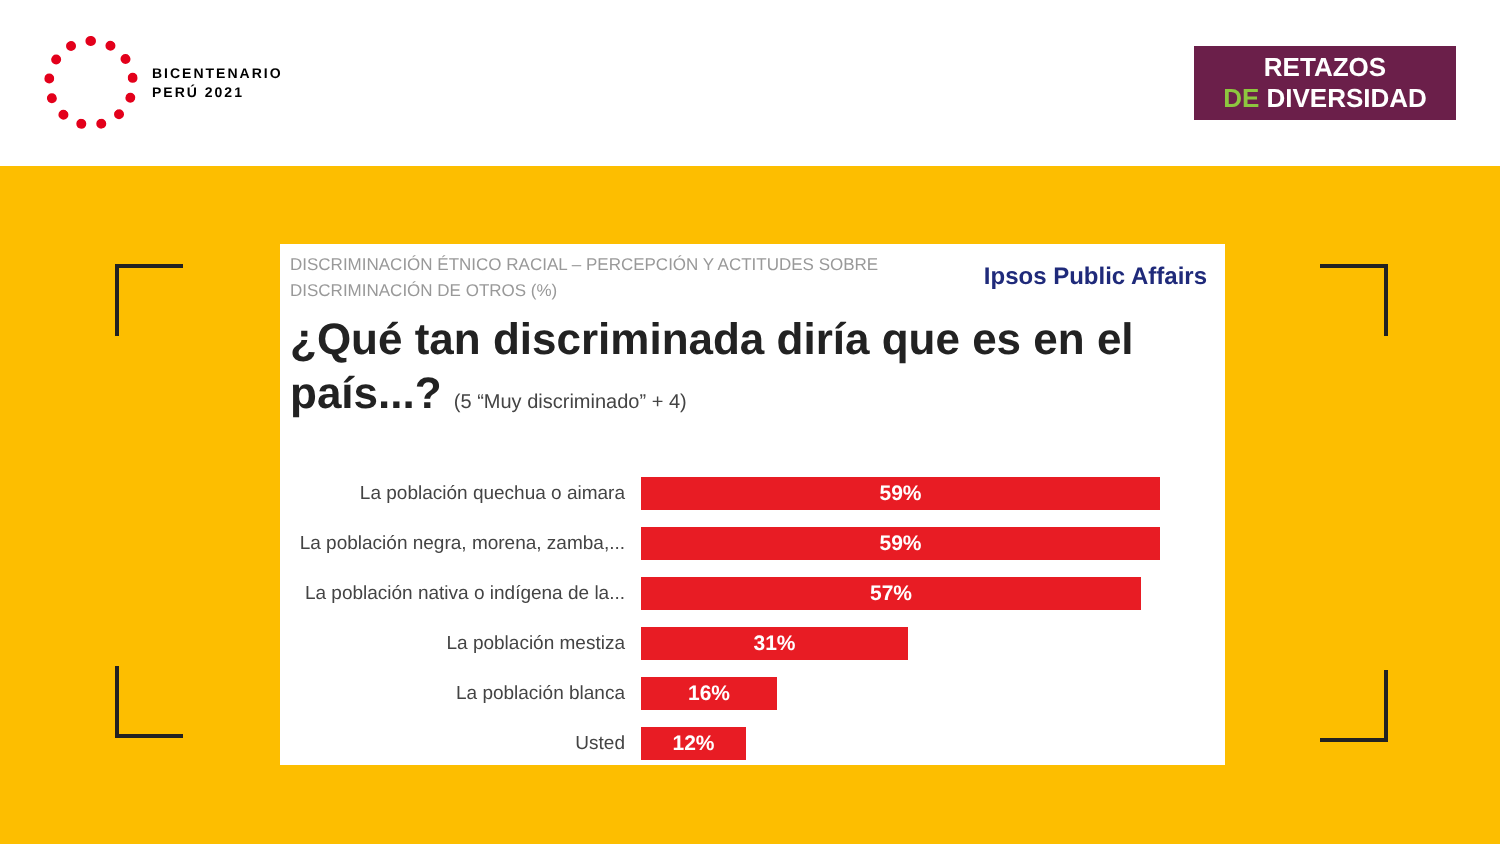BICENTENARIO
PERÚ 2021
RETAZOS
DE DIVERSIDAD
DISCRIMINACIÓN ÉTNICO RACIAL – PERCEPCIÓN Y ACTITUDES SOBRE DISCRIMINACIÓN DE OTROS (%)
Ipsos Public Affairs
¿Qué tan discriminada diría que es en el país...? (5 “Muy discriminado” + 4)
La población quechua o aimara
59%
La población negra, morena, zamba,...
59%
La población nativa o indígena de la...
57%
La población mestiza
31%
La población blanca
16%
Usted
12%